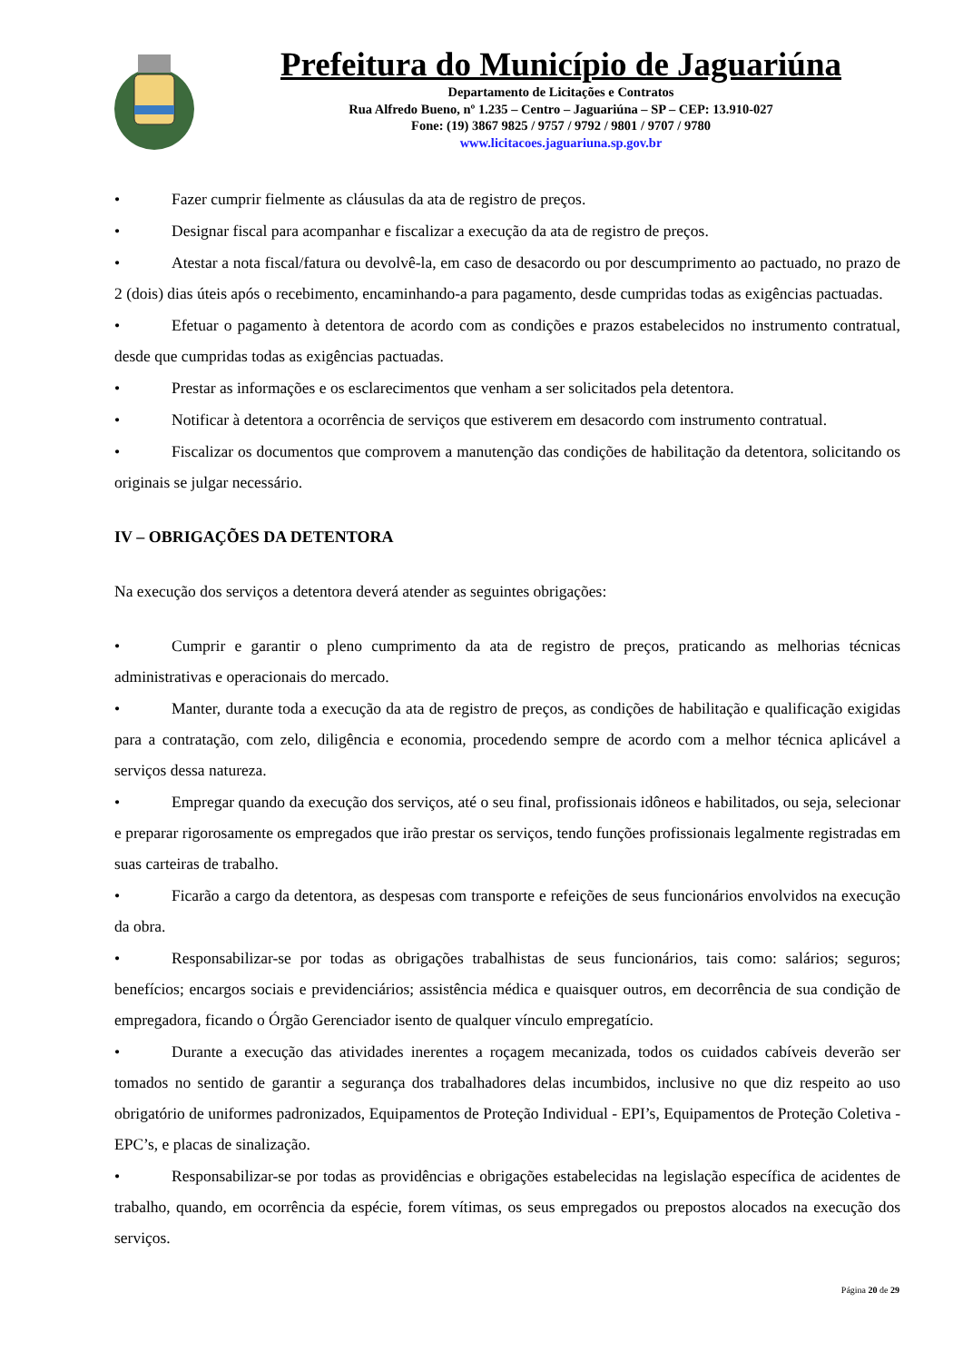Prefeitura do Município de Jaguariúna
Departamento de Licitações e Contratos
Rua Alfredo Bueno, nº 1.235 – Centro – Jaguariúna – SP – CEP: 13.910-027
Fone: (19) 3867 9825 / 9757 / 9792 / 9801 / 9707 / 9780
www.licitacoes.jaguariuna.sp.gov.br
• Fazer cumprir fielmente as cláusulas da ata de registro de preços.
• Designar fiscal para acompanhar e fiscalizar a execução da ata de registro de preços.
• Atestar a nota fiscal/fatura ou devolvê-la, em caso de desacordo ou por descumprimento ao pactuado, no prazo de 2 (dois) dias úteis após o recebimento, encaminhando-a para pagamento, desde cumpridas todas as exigências pactuadas.
• Efetuar o pagamento à detentora de acordo com as condições e prazos estabelecidos no instrumento contratual, desde que cumpridas todas as exigências pactuadas.
• Prestar as informações e os esclarecimentos que venham a ser solicitados pela detentora.
• Notificar à detentora a ocorrência de serviços que estiverem em desacordo com instrumento contratual.
• Fiscalizar os documentos que comprovem a manutenção das condições de habilitação da detentora, solicitando os originais se julgar necessário.
IV – OBRIGAÇÕES DA DETENTORA
Na execução dos serviços a detentora deverá atender as seguintes obrigações:
• Cumprir e garantir o pleno cumprimento da ata de registro de preços, praticando as melhorias técnicas administrativas e operacionais do mercado.
• Manter, durante toda a execução da ata de registro de preços, as condições de habilitação e qualificação exigidas para a contratação, com zelo, diligência e economia, procedendo sempre de acordo com a melhor técnica aplicável a serviços dessa natureza.
• Empregar quando da execução dos serviços, até o seu final, profissionais idôneos e habilitados, ou seja, selecionar e preparar rigorosamente os empregados que irão prestar os serviços, tendo funções profissionais legalmente registradas em suas carteiras de trabalho.
• Ficarão a cargo da detentora, as despesas com transporte e refeições de seus funcionários envolvidos na execução da obra.
• Responsabilizar-se por todas as obrigações trabalhistas de seus funcionários, tais como: salários; seguros; benefícios; encargos sociais e previdenciários; assistência médica e quaisquer outros, em decorrência de sua condição de empregadora, ficando o Órgão Gerenciador isento de qualquer vínculo empregatício.
• Durante a execução das atividades inerentes a roçagem mecanizada, todos os cuidados cabíveis deverão ser tomados no sentido de garantir a segurança dos trabalhadores delas incumbidos, inclusive no que diz respeito ao uso obrigatório de uniformes padronizados, Equipamentos de Proteção Individual - EPI’s, Equipamentos de Proteção Coletiva - EPC’s, e placas de sinalização.
• Responsabilizar-se por todas as providências e obrigações estabelecidas na legislação específica de acidentes de trabalho, quando, em ocorrência da espécie, forem vítimas, os seus empregados ou prepostos alocados na execução dos serviços.
Página 20 de 29